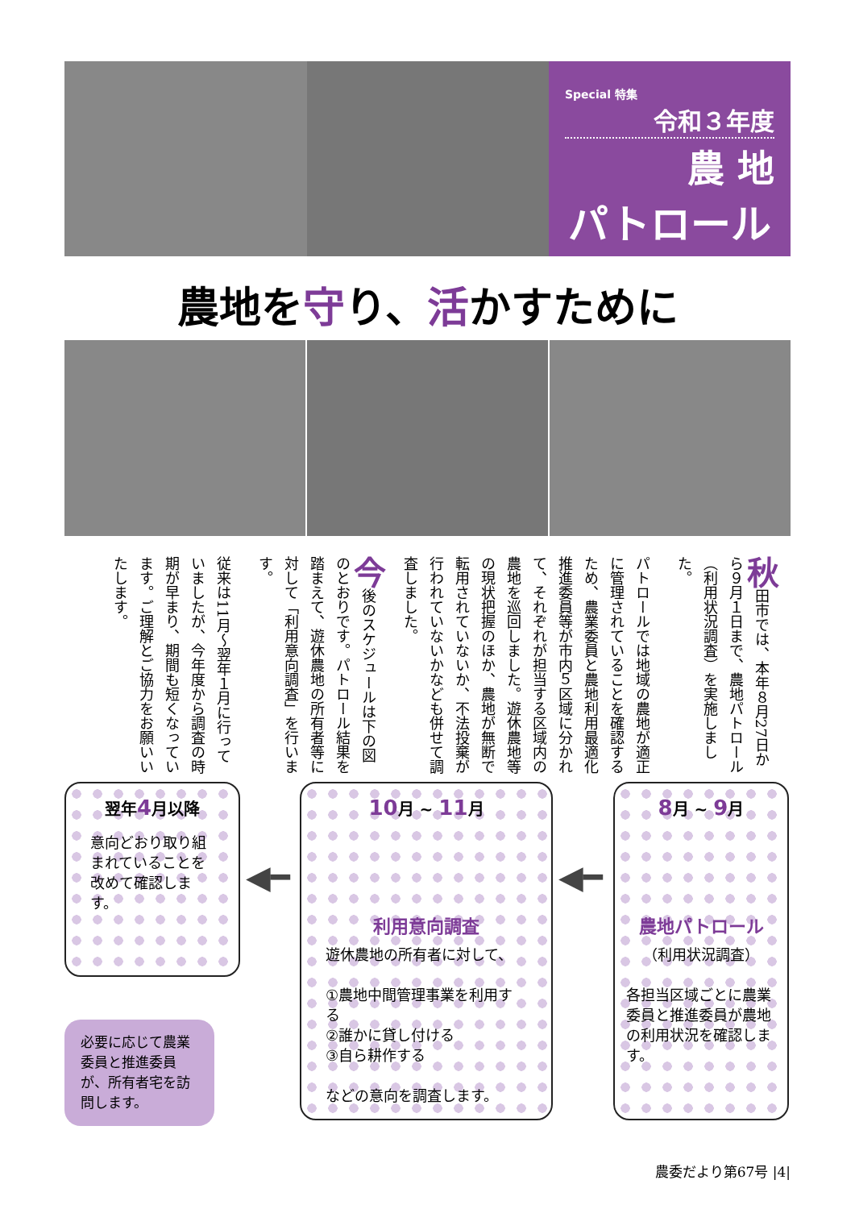Special 特集
令和３年度
農 地
パトロール
農地を守り、活かすために
秋田市では、本年８月27日から９月１日まで、農地パトロール（利用状況調査）を実施しました。
パトロールでは地域の農地が適正に管理されていることを確認するため、農業委員と農地利用最適化推進委員等が市内５区域に分かれて、それぞれが担当する区域内の農地を巡回しました。遊休農地等の現状把握のほか、農地が無断で転用されていないか、不法投棄が行われていないかなども併せて調査しました。
今後のスケジュールは下の図のとおりです。パトロール結果を踏まえて、遊休農地の所有者等に対して「利用意向調査」を行います。
従来は11月〜翌年１月に行っていましたが、今年度から調査の時期が早まり、期間も短くなっています。ご理解とご協力をお願いいたします。
翌年4月以降
意向どおり取り組まれていることを改めて確認します。
◀━
10月 ~ 11月
利用意向調査
遊休農地の所有者に対して、
①農地中間管理事業を利用する
②誰かに貸し付ける
③自ら耕作する
などの意向を調査します。
◀━
8月 ~ 9月
農地パトロール
（利用状況調査）
各担当区域ごとに農業委員と推進委員が農地の利用状況を確認します。
必要に応じて農業委員と推進委員が、所有者宅を訪問します。
農委だより第67号 |4|